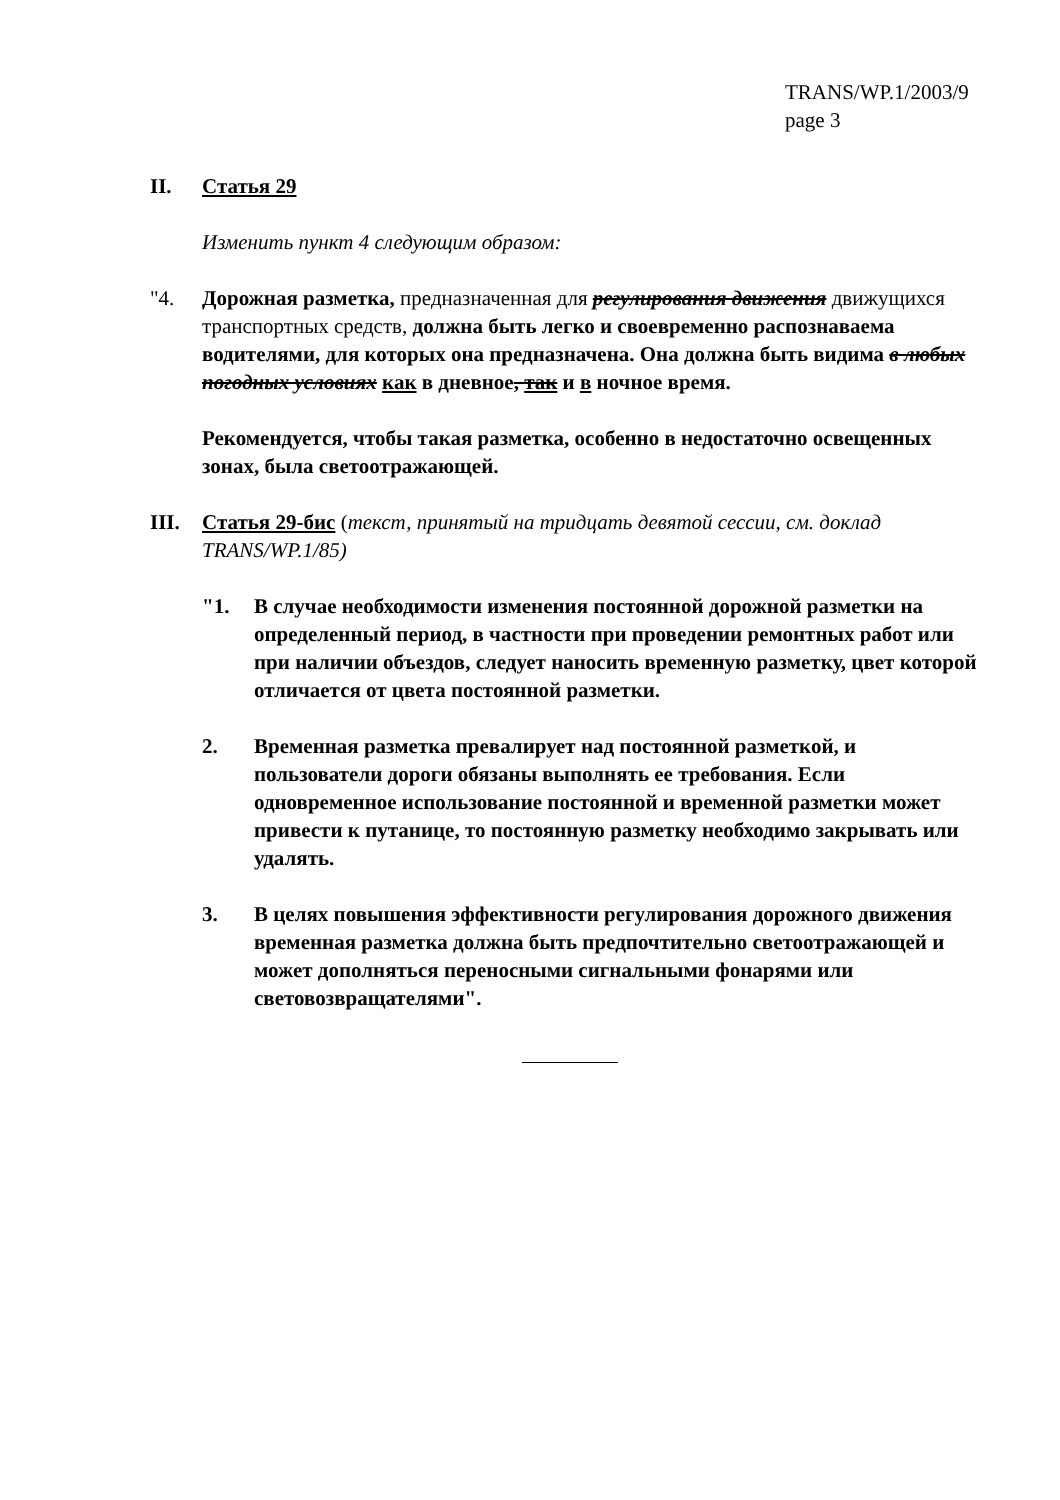TRANS/WP.1/2003/9
page 3
II. Статья 29
Изменить пункт 4 следующим образом:
"4. Дорожная разметка, предназначенная для регулирования движения движущихся транспортных средств, должна быть легко и своевременно распознаваема водителями, для которых она предназначена. Она должна быть видима в любых погодных условиях как в дневное, так и в ночное время.
Рекомендуется, чтобы такая разметка, особенно в недостаточно освещенных зонах, была светоотражающей.
III. Статья 29-бис (текст, принятый на тридцать девятой сессии, см. доклад TRANS/WP.1/85)
"1. В случае необходимости изменения постоянной дорожной разметки на определенный период, в частности при проведении ремонтных работ или при наличии объездов, следует наносить временную разметку, цвет которой отличается от цвета постоянной разметки.
2. Временная разметка превалирует над постоянной разметкой, и пользователи дороги обязаны выполнять ее требования. Если одновременное использование постоянной и временной разметки может привести к путанице, то постоянную разметку необходимо закрывать или удалять.
3. В целях повышения эффективности регулирования дорожного движения временная разметка должна быть предпочтительно светоотражающей и может дополняться переносными сигнальными фонарями или световозвращателями".